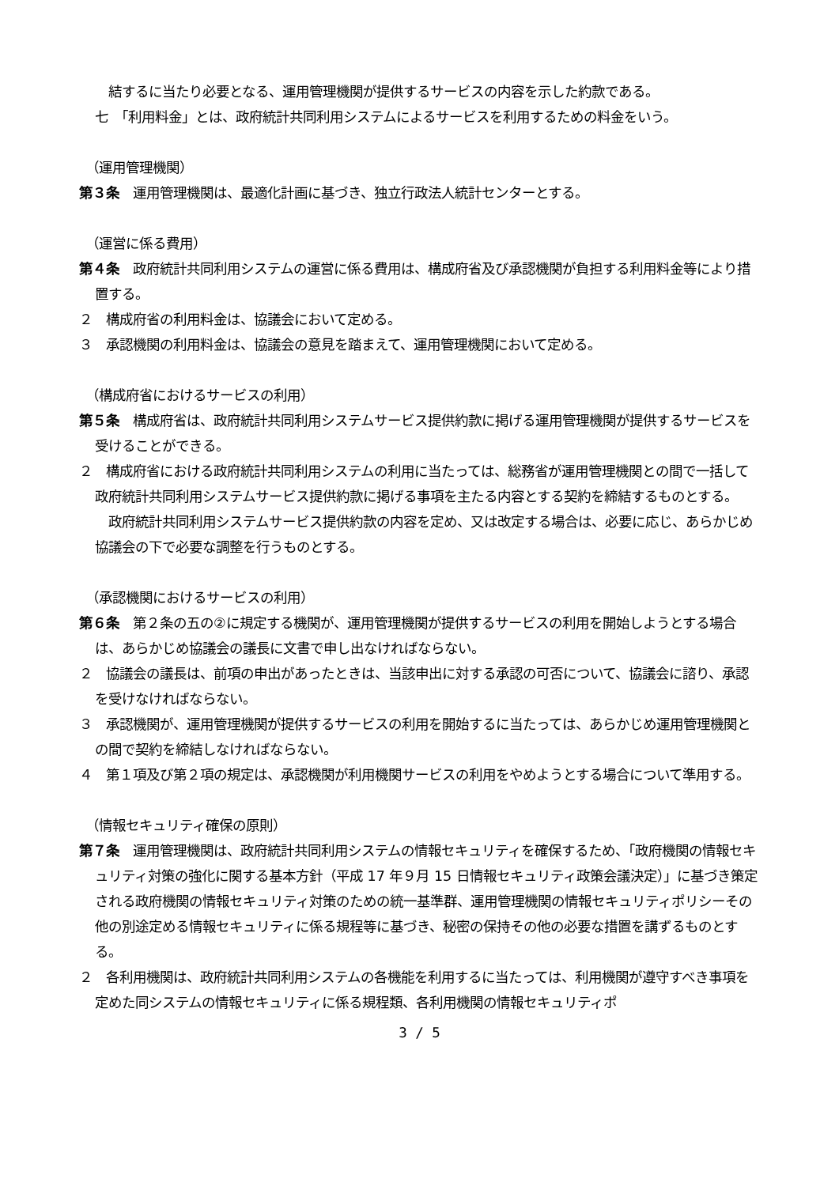結するに当たり必要となる、運用管理機関が提供するサービスの内容を示した約款である。
七　「利用料金」とは、政府統計共同利用システムによるサービスを利用するための料金をいう。
（運用管理機関）
第３条　運用管理機関は、最適化計画に基づき、独立行政法人統計センターとする。
（運営に係る費用）
第４条　政府統計共同利用システムの運営に係る費用は、構成府省及び承認機関が負担する利用料金等により措置する。
２　構成府省の利用料金は、協議会において定める。
３　承認機関の利用料金は、協議会の意見を踏まえて、運用管理機関において定める。
（構成府省におけるサービスの利用）
第５条　構成府省は、政府統計共同利用システムサービス提供約款に掲げる運用管理機関が提供するサービスを受けることができる。
２　構成府省における政府統計共同利用システムの利用に当たっては、総務省が運用管理機関との間で一括して政府統計共同利用システムサービス提供約款に掲げる事項を主たる内容とする契約を締結するものとする。
　政府統計共同利用システムサービス提供約款の内容を定め、又は改定する場合は、必要に応じ、あらかじめ協議会の下で必要な調整を行うものとする。
（承認機関におけるサービスの利用）
第６条　第２条の五の②に規定する機関が、運用管理機関が提供するサービスの利用を開始しようとする場合は、あらかじめ協議会の議長に文書で申し出なければならない。
２　協議会の議長は、前項の申出があったときは、当該申出に対する承認の可否について、協議会に諮り、承認を受けなければならない。
３　承認機関が、運用管理機関が提供するサービスの利用を開始するに当たっては、あらかじめ運用管理機関との間で契約を締結しなければならない。
４　第１項及び第２項の規定は、承認機関が利用機関サービスの利用をやめようとする場合について準用する。
（情報セキュリティ確保の原則）
第７条　運用管理機関は、政府統計共同利用システムの情報セキュリティを確保するため、「政府機関の情報セキュリティ対策の強化に関する基本方針（平成 17 年９月 15 日情報セキュリティ政策会議決定）」に基づき策定される政府機関の情報セキュリティ対策のための統一基準群、運用管理機関の情報セキュリティポリシーその他の別途定める情報セキュリティに係る規程等に基づき、秘密の保持その他の必要な措置を講ずるものとする。
２　各利用機関は、政府統計共同利用システムの各機能を利用するに当たっては、利用機関が遵守すべき事項を定めた同システムの情報セキュリティに係る規程類、各利用機関の情報セキュリティポ
3 / 5